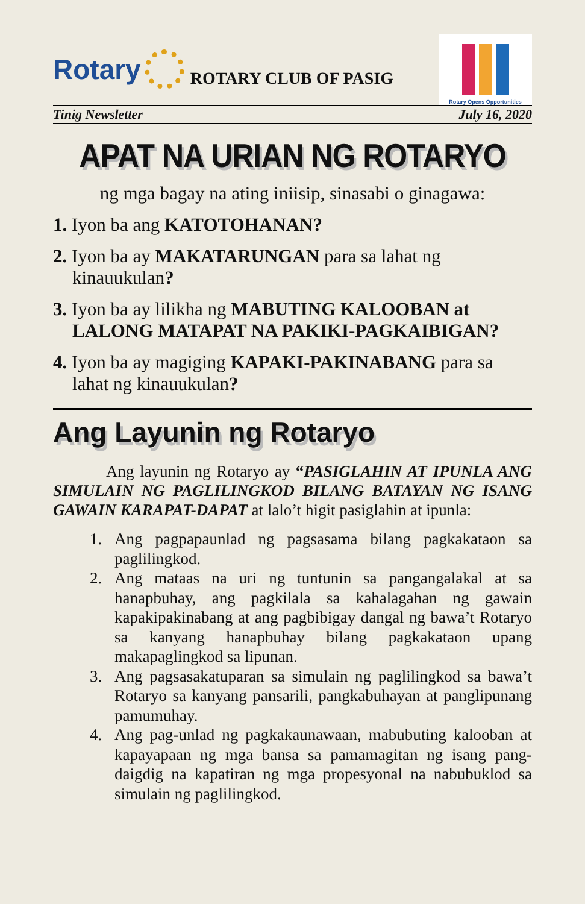Rotary
ROTARY CLUB OF PASIG
Rotary Opens Opportunities
Tinig Newsletter July 16, 2020
APAT NA URIAN NG ROTARYO
ng mga bagay na ating iniisip, sinasabi o ginagawa:
1. Iyon ba ang KATOTOHANAN?
2. Iyon ba ay MAKATARUNGAN para sa lahat ng kinauukulan?
3. Iyon ba ay lilikha ng MABUTING KALOOBAN at LALONG MATAPAT NA PAKIKI-PAGKAIBIGAN?
4. Iyon ba ay magiging KAPAKI-PAKINABANG para sa lahat ng kinauukulan?
Ang Layunin ng Rotaryo
Ang layunin ng Rotaryo ay “PASIGLAHIN AT IPUNLA ANG SIMULAIN NG PAGLILINGKOD BILANG BATAYAN NG ISANG GAWAIN KARAPAT-DAPAT at lalo’t higit pasiglahin at ipunla:
1. Ang pagpapaunlad ng pagsasama bilang pagkakataon sa paglilingkod.
2. Ang mataas na uri ng tuntunin sa pangangalakal at sa hanapbuhay, ang pagkilala sa kahalagahan ng gawain kapakipakinabang at ang pagbibigay dangal ng bawa’t Rotaryo sa kanyang hanapbuhay bilang pagkakataon upang makapaglingkod sa lipunan.
3. Ang pagsasakatuparan sa simulain ng paglilingkod sa bawa’t Rotaryo sa kanyang pansarili, pangkabuhayan at panglipunang pamumuhay.
4. Ang pag-unlad ng pagkakaunawaan, mabubuting kalooban at kapayapaan ng mga bansa sa pamamagitan ng isang pang-daigdig na kapatiran ng mga propesyonal na nabubuklod sa simulain ng paglilingkod.